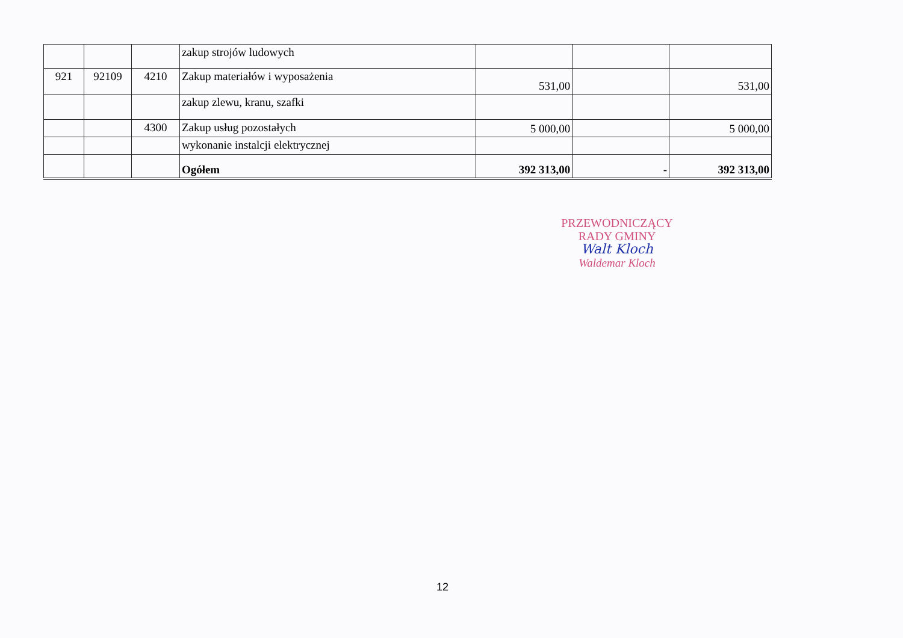| | | | zakup strojów ludowych | | | |
| 921 | 92109 | 4210 | Zakup materiałów i wyposażenia | 531,00 | | 531,00 |
| | | | zakup zlewu, kranu, szafki | | | |
| | | 4300 | Zakup usług pozostałych | 5 000,00 | | 5 000,00 |
| | | | wykonanie instalcji elektrycznej | | | |
| | | | Ogółem | 392 313,00 | - | 392 313,00 |
PRZEWODNICZĄCY
RADY GMINY
Walt Kloch
Waldemar Kloch
12